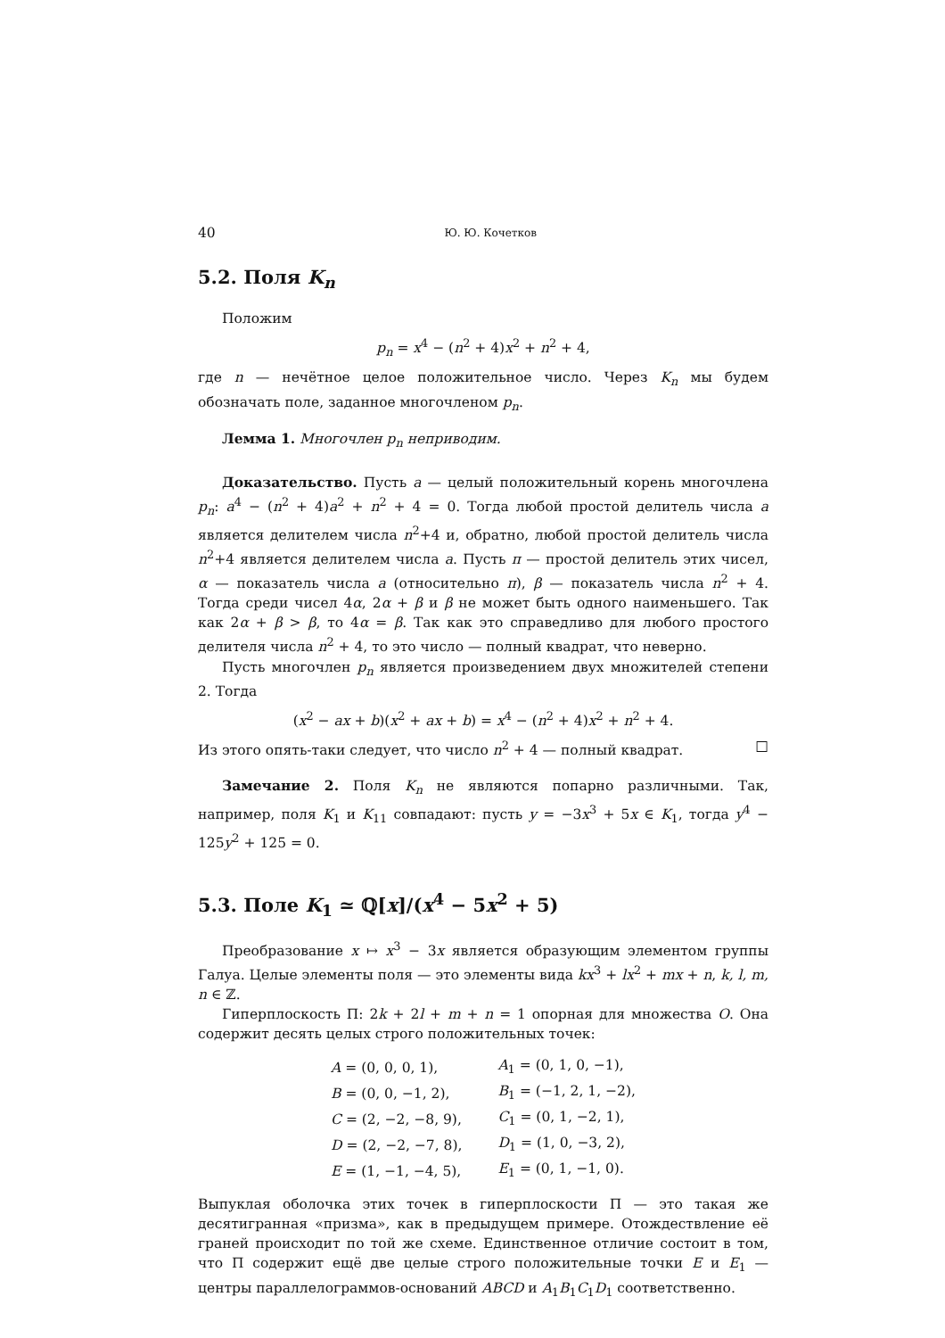40 Ю. Ю. Кочетков
5.2. Поля K<sub>n</sub>
Положим
p<sub>n</sub> = x<sup>4</sup> − (n<sup>2</sup> + 4)x<sup>2</sup> + n<sup>2</sup> + 4,
где n — нечётное целое положительное число. Через K<sub>n</sub> мы будем обозначать поле, заданное многочленом p<sub>n</sub>.
Лемма 1. Многочлен p<sub>n</sub> неприводим.
Доказательство. Пусть a — целый положительный корень многочлена p<sub>n</sub>: a<sup>4</sup> − (n<sup>2</sup> + 4)a<sup>2</sup> + n<sup>2</sup> + 4 = 0. Тогда любой простой делитель числа a является делителем числа n<sup>2</sup>+4 и, обратно, любой простой делитель числа n<sup>2</sup>+4 является делителем числа a. Пусть π — простой делитель этих чисел, α — показатель числа a (относительно π), β — показатель числа n<sup>2</sup> + 4. Тогда среди чисел 4α, 2α + β и β не может быть одного наименьшего. Так как 2α + β > β, то 4α = β. Так как это справедливо для любого простого делителя числа n<sup>2</sup> + 4, то это число — полный квадрат, что неверно.
Пусть многочлен p<sub>n</sub> является произведением двух множителей степени 2. Тогда
(x<sup>2</sup> − ax + b)(x<sup>2</sup> + ax + b) = x<sup>4</sup> − (n<sup>2</sup> + 4)x<sup>2</sup> + n<sup>2</sup> + 4.
Из этого опять-таки следует, что число n<sup>2</sup> + 4 — полный квадрат. □
Замечание 2. Поля K<sub>n</sub> не являются попарно различными. Так, например, поля K<sub>1</sub> и K<sub>11</sub> совпадают: пусть y = −3x<sup>3</sup> + 5x ∈ K<sub>1</sub>, тогда y<sup>4</sup> − 125y<sup>2</sup> + 125 = 0.
5.3. Поле K<sub>1</sub> ≃ ℚ[x]/(x<sup>4</sup> − 5x<sup>2</sup> + 5)
Преобразование x ↦ x<sup>3</sup> − 3x является образующим элементом группы Галуа. Целые элементы поля — это элементы вида kx<sup>3</sup> + lx<sup>2</sup> + mx + n, k, l, m, n ∈ ℤ.
Гиперплоскость Π: 2k + 2l + m + n = 1 опорная для множества O. Она содержит десять целых строго положительных точек:
| A = (0, 0, 0, 1), | A<sub>1</sub> = (0, 1, 0, −1), |
| B = (0, 0, −1, 2), | B<sub>1</sub> = (−1, 2, 1, −2), |
| C = (2, −2, −8, 9), | C<sub>1</sub> = (0, 1, −2, 1), |
| D = (2, −2, −7, 8), | D<sub>1</sub> = (1, 0, −3, 2), |
| E = (1, −1, −4, 5), | E<sub>1</sub> = (0, 1, −1, 0). |
Выпуклая оболочка этих точек в гиперплоскости Π — это такая же десятигранная «призма», как в предыдущем примере. Отождествление её граней происходит по той же схеме. Единственное отличие состоит в том, что Π содержит ещё две целые строго положительные точки E и E<sub>1</sub> — центры параллелограммов-оснований ABCD и A<sub>1</sub>B<sub>1</sub>C<sub>1</sub>D<sub>1</sub> соответственно.